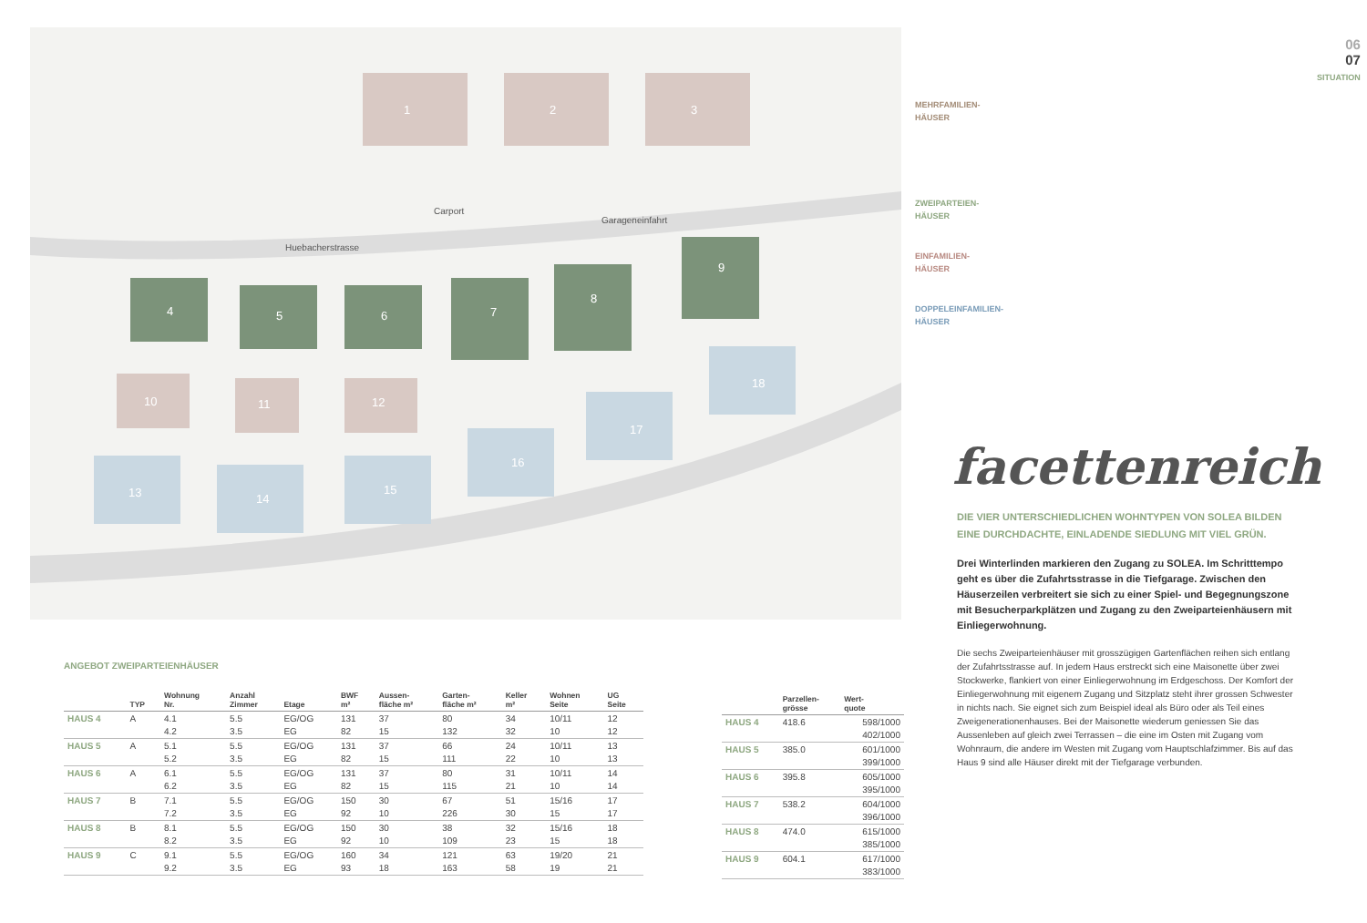4
5
6
7
8
9
10
11
12
1
2
3
13
14
15
16
17
18
Huebacherstrasse
Garageneinfahrt
Carport
MEHRFAMILIEN-
HÄUSER
ZWEIPARTEIEN-
HÄUSER
EINFAMILIEN-
HÄUSER
DOPPELEINFAMILIEN-
HÄUSER
06
07
SITUATION
facettenreich
DIE VIER UNTERSCHIEDLICHEN WOHNTYPEN VON SOLEA BILDEN EINE DURCHDACHTE, EINLADENDE SIEDLUNG MIT VIEL GRÜN.
Drei Winterlinden markieren den Zugang zu SOLEA. Im Schritttempo geht es über die Zufahrtsstrasse in die Tiefgarage. Zwischen den Häuserzeilen verbreitert sie sich zu einer Spiel- und Begegnungszone mit Besucherparkplätzen und Zugang zu den Zweiparteienhäusern mit Einliegerwohnung.
Die sechs Zweiparteienhäuser mit grosszügigen Gartenflächen reihen sich entlang der Zufahrtsstrasse auf. In jedem Haus erstreckt sich eine Maisonette über zwei Stockwerke, flankiert von einer Einliegerwohnung im Erdgeschoss. Der Komfort der Einliegerwohnung mit eigenem Zugang und Sitzplatz steht ihrer grossen Schwester in nichts nach. Sie eignet sich zum Beispiel ideal als Büro oder als Teil eines Zweigenerationenhauses. Bei der Maisonette wiederum geniessen Sie das Aussenleben auf gleich zwei Terrassen – die eine im Osten mit Zugang vom Wohnraum, die andere im Westen mit Zugang vom Hauptschlafzimmer. Bis auf das Haus 9 sind alle Häuser direkt mit der Tiefgarage verbunden.
ANGEBOT ZWEIPARTEIENHÄUSER
| | TYP | Wohnung Nr. | Anzahl Zimmer | Etage | BWF m² | Aussen- fläche m² | Garten- fläche m² | Keller m² | Wohnen Seite | UG Seite |
| --- | --- | --- | --- | --- | --- | --- | --- | --- | --- | --- |
| HAUS 4 | A | 4.1 | 5.5 | EG/OG | 131 | 37 | 80 | 34 | 10/11 | 12 |
| | | 4.2 | 3.5 | EG | 82 | 15 | 132 | 32 | 10 | 12 |
| HAUS 5 | A | 5.1 | 5.5 | EG/OG | 131 | 37 | 66 | 24 | 10/11 | 13 |
| | | 5.2 | 3.5 | EG | 82 | 15 | 111 | 22 | 10 | 13 |
| HAUS 6 | A | 6.1 | 5.5 | EG/OG | 131 | 37 | 80 | 31 | 10/11 | 14 |
| | | 6.2 | 3.5 | EG | 82 | 15 | 115 | 21 | 10 | 14 |
| HAUS 7 | B | 7.1 | 5.5 | EG/OG | 150 | 30 | 67 | 51 | 15/16 | 17 |
| | | 7.2 | 3.5 | EG | 92 | 10 | 226 | 30 | 15 | 17 |
| HAUS 8 | B | 8.1 | 5.5 | EG/OG | 150 | 30 | 38 | 32 | 15/16 | 18 |
| | | 8.2 | 3.5 | EG | 92 | 10 | 109 | 23 | 15 | 18 |
| HAUS 9 | C | 9.1 | 5.5 | EG/OG | 160 | 34 | 121 | 63 | 19/20 | 21 |
| | | 9.2 | 3.5 | EG | 93 | 18 | 163 | 58 | 19 | 21 |
| | Parzellen- grösse | Wert- quote |
| --- | --- | --- |
| HAUS 4 | 418.6 | 598/1000 |
| | | 402/1000 |
| HAUS 5 | 385.0 | 601/1000 |
| | | 399/1000 |
| HAUS 6 | 395.8 | 605/1000 |
| | | 395/1000 |
| HAUS 7 | 538.2 | 604/1000 |
| | | 396/1000 |
| HAUS 8 | 474.0 | 615/1000 |
| | | 385/1000 |
| HAUS 9 | 604.1 | 617/1000 |
| | | 383/1000 |